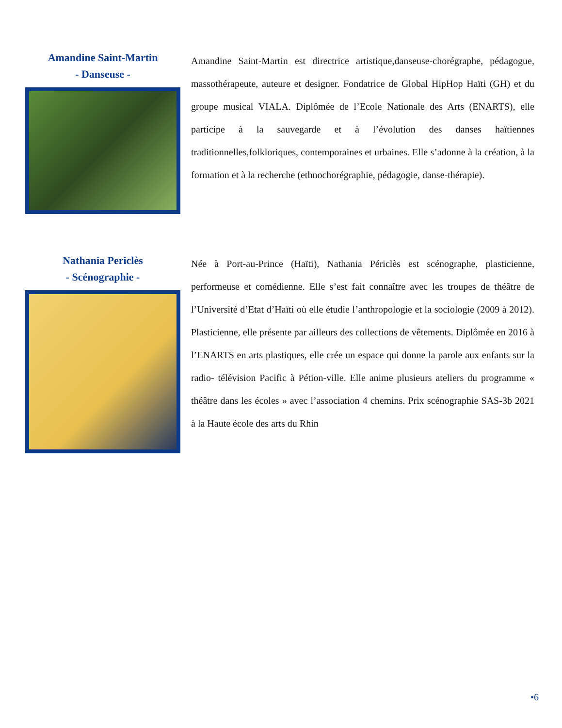Amandine Saint-Martin
- Danseuse -
Amandine Saint-Martin est directrice artistique,danseuse-chorégraphe, pédagogue, massothérapeute, auteure et designer. Fondatrice de Global HipHop Haïti (GH) et du groupe musical VIALA. Diplômée de l’Ecole Nationale des Arts (ENARTS), elle participe à la sauvegarde et à l’évolution des danses haïtiennes traditionnelles,folkloriques, contemporaines et urbaines. Elle s’adonne à la création, à la formation et à la recherche (ethnochorégraphie, pédagogie, danse-thérapie).
Nathania Periclès
- Scénographie -
Née à Port-au-Prince (Haïti), Nathania Périclès est scénographe, plasticienne, performeuse et comédienne. Elle s’est fait connaître avec les troupes de théâtre de l’Université d’Etat d’Haïti où elle étudie l’anthropologie et la sociologie (2009 à 2012). Plasticienne, elle présente par ailleurs des collections de vêtements. Diplômée en 2016 à l’ENARTS en arts plastiques, elle crée un espace qui donne la parole aux enfants sur la radio- télévision Pacific à Pétion-ville. Elle anime plusieurs ateliers du programme « théâtre dans les écoles » avec l’association 4 chemins. Prix scénographie SAS-3b 2021 à la Haute école des arts du Rhin
•6